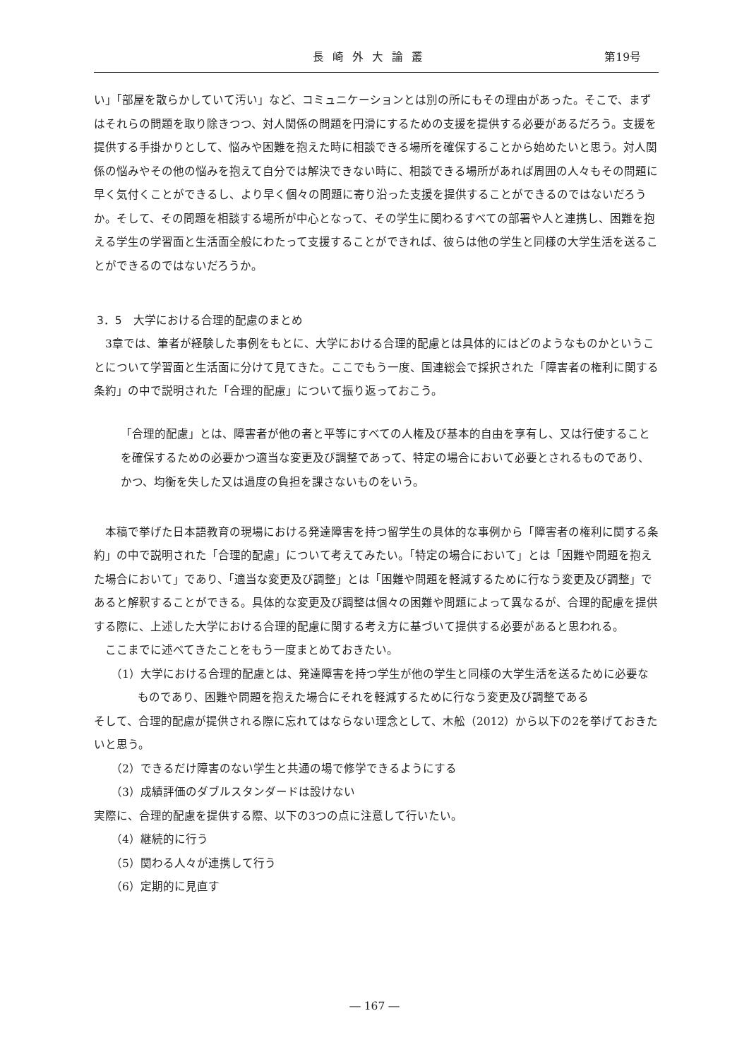長崎外大論叢 第19号
い」「部屋を散らかしていて汚い」など、コミュニケーションとは別の所にもその理由があった。そこで、まずはそれらの問題を取り除きつつ、対人関係の問題を円滑にするための支援を提供する必要があるだろう。支援を提供する手掛かりとして、悩みや困難を抱えた時に相談できる場所を確保することから始めたいと思う。対人関係の悩みやその他の悩みを抱えて自分では解決できない時に、相談できる場所があれば周囲の人々もその問題に早く気付くことができるし、より早く個々の問題に寄り沿った支援を提供することができるのではないだろうか。そして、その問題を相談する場所が中心となって、その学生に関わるすべての部署や人と連携し、困難を抱える学生の学習面と生活面全般にわたって支援することができれば、彼らは他の学生と同様の大学生活を送ることができるのではないだろうか。
3．5　大学における合理的配慮のまとめ
　3章では、筆者が経験した事例をもとに、大学における合理的配慮とは具体的にはどのようなものかということについて学習面と生活面に分けて見てきた。ここでもう一度、国連総会で採択された「障害者の権利に関する条約」の中で説明された「合理的配慮」について振り返っておこう。
「合理的配慮」とは、障害者が他の者と平等にすべての人権及び基本的自由を享有し、又は行使することを確保するための必要かつ適当な変更及び調整であって、特定の場合において必要とされるものであり、かつ、均衡を失した又は過度の負担を課さないものをいう。
　本稿で挙げた日本語教育の現場における発達障害を持つ留学生の具体的な事例から「障害者の権利に関する条約」の中で説明された「合理的配慮」について考えてみたい。「特定の場合において」とは「困難や問題を抱えた場合において」であり、「適当な変更及び調整」とは「困難や問題を軽減するために行なう変更及び調整」であると解釈することができる。具体的な変更及び調整は個々の困難や問題によって異なるが、合理的配慮を提供する際に、上述した大学における合理的配慮に関する考え方に基づいて提供する必要があると思われる。
　ここまでに述べてきたことをもう一度まとめておきたい。
（1）大学における合理的配慮とは、発達障害を持つ学生が他の学生と同様の大学生活を送るために必要なものであり、困難や問題を抱えた場合にそれを軽減するために行なう変更及び調整である
そして、合理的配慮が提供される際に忘れてはならない理念として、木舩（2012）から以下の2を挙げておきたいと思う。
（2）できるだけ障害のない学生と共通の場で修学できるようにする
（3）成績評価のダブルスタンダードは設けない
実際に、合理的配慮を提供する際、以下の3つの点に注意して行いたい。
（4）継続的に行う
（5）関わる人々が連携して行う
（6）定期的に見直す
― 167 ―